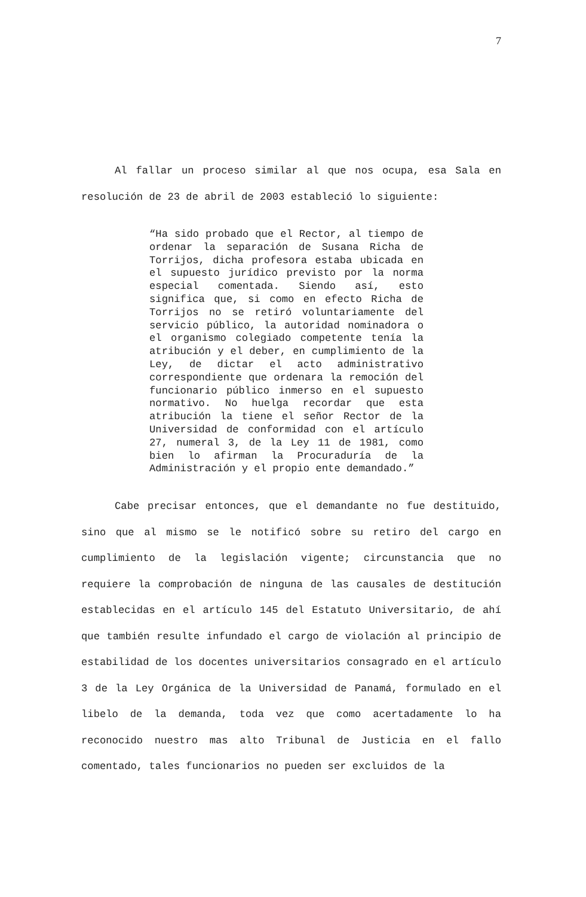7
Al fallar un proceso similar al que nos ocupa, esa Sala en resolución de 23 de abril de 2003 estableció lo siguiente:
“Ha sido probado que el Rector, al tiempo de ordenar la separación de Susana Richa de Torrijos, dicha profesora estaba ubicada en el supuesto jurídico previsto por la norma especial comentada. Siendo así, esto significa que, si como en efecto Richa de Torrijos no se retiró voluntariamente del servicio público, la autoridad nominadora o el organismo colegiado competente tenía la atribución y el deber, en cumplimiento de la Ley, de dictar el acto administrativo correspondiente que ordenara la remoción del funcionario público inmerso en el supuesto normativo. No huelga recordar que esta atribución la tiene el señor Rector de la Universidad de conformidad con el artículo 27, numeral 3, de la Ley 11 de 1981, como bien lo afirman la Procuraduría de la Administración y el propio ente demandado.”
Cabe precisar entonces, que el demandante no fue destituido, sino que al mismo se le notificó sobre su retiro del cargo en cumplimiento de la legislación vigente; circunstancia que no requiere la comprobación de ninguna de las causales de destitución establecidas en el artículo 145 del Estatuto Universitario, de ahí que también resulte infundado el cargo de violación al principio de estabilidad de los docentes universitarios consagrado en el artículo 3 de la Ley Orgánica de la Universidad de Panamá, formulado en el libelo de la demanda, toda vez que como acertadamente lo ha reconocido nuestro mas alto Tribunal de Justicia en el fallo comentado, tales funcionarios no pueden ser excluidos de la